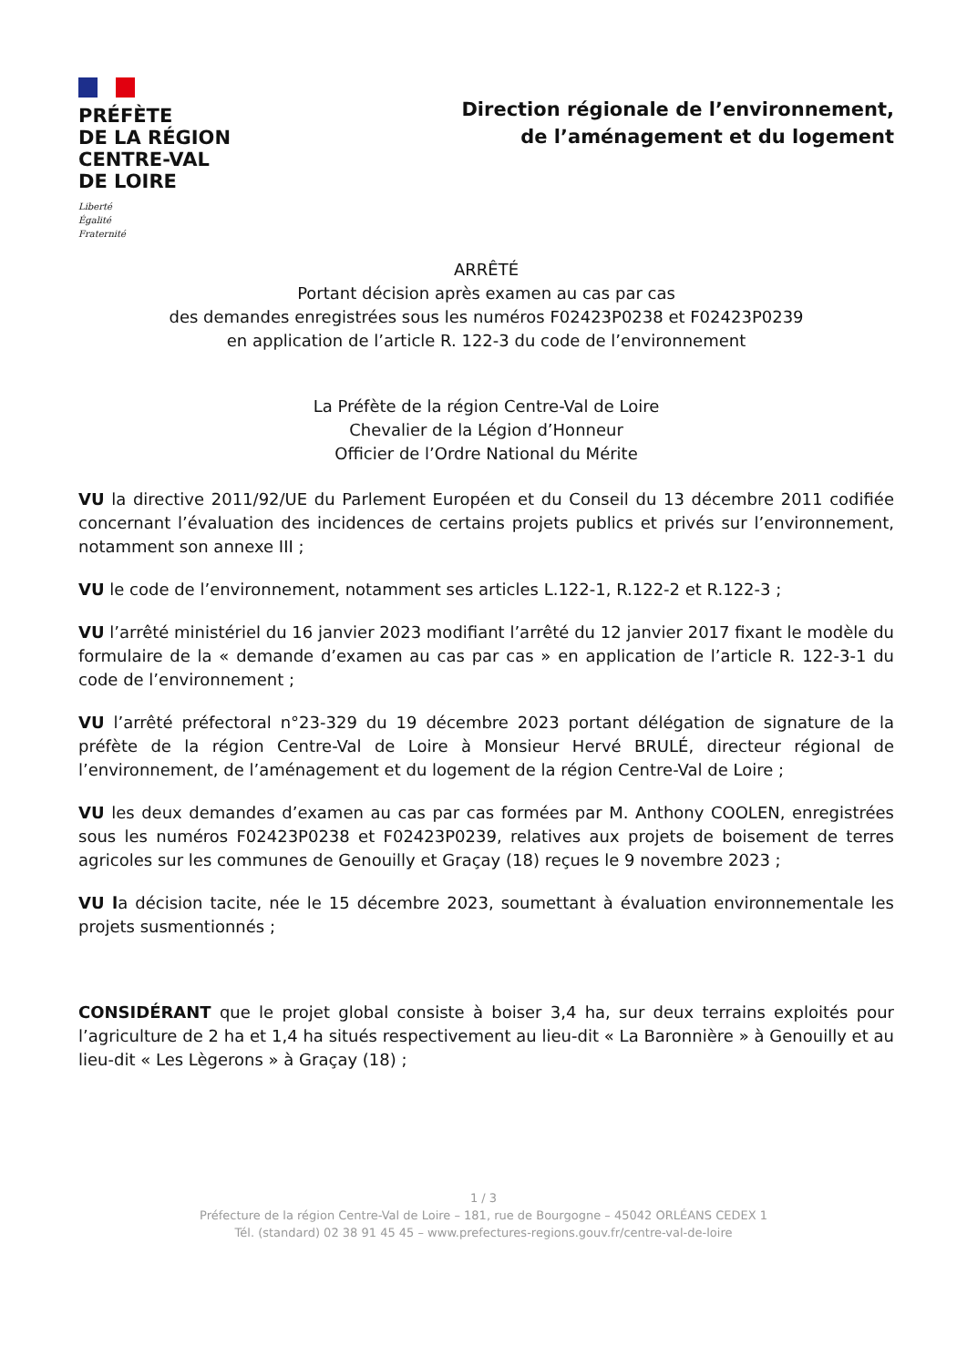PRÉFÈTE
DE LA RÉGION
CENTRE-VAL
DE LOIRE
Liberté
Égalité
Fraternité
Direction régionale de l’environnement,
de l’aménagement et du logement
ARRÊTÉ
Portant décision après examen au cas par cas
des demandes enregistrées sous les numéros F02423P0238 et F02423P0239
en application de l’article R. 122-3 du code de l’environnement
La Préfète de la région Centre-Val de Loire
Chevalier de la Légion d’Honneur
Officier de l’Ordre National du Mérite
VU la directive 2011/92/UE du Parlement Européen et du Conseil du 13 décembre 2011 codifiée concernant l’évaluation des incidences de certains projets publics et privés sur l’environnement, notamment son annexe III ;
VU le code de l’environnement, notamment ses articles L.122-1, R.122-2 et R.122-3 ;
VU l’arrêté ministériel du 16 janvier 2023 modifiant l’arrêté du 12 janvier 2017 fixant le modèle du formulaire de la « demande d’examen au cas par cas » en application de l’article R. 122-3-1 du code de l’environnement ;
VU l’arrêté préfectoral n°23-329 du 19 décembre 2023 portant délégation de signature de la préfète de la région Centre-Val de Loire à Monsieur Hervé BRULÉ, directeur régional de l’environnement, de l’aménagement et du logement de la région Centre-Val de Loire ;
VU les deux demandes d’examen au cas par cas formées par M. Anthony COOLEN, enregistrées sous les numéros F02423P0238 et F02423P0239, relatives aux projets de boisement de terres agricoles sur les communes de Genouilly et Graçay (18) reçues le 9 novembre 2023 ;
VU la décision tacite, née le 15 décembre 2023, soumettant à évaluation environnementale les projets susmentionnés ;
CONSIDÉRANT que le projet global consiste à boiser 3,4 ha, sur deux terrains exploités pour l’agriculture de 2 ha et 1,4 ha situés respectivement au lieu-dit « La Baronnière » à Genouilly et au lieu-dit « Les Lègerons » à Graçay (18) ;
1 / 3
Préfecture de la région Centre-Val de Loire – 181, rue de Bourgogne – 45042 ORLÉANS CEDEX 1
Tél. (standard) 02 38 91 45 45 – www.prefectures-regions.gouv.fr/centre-val-de-loire